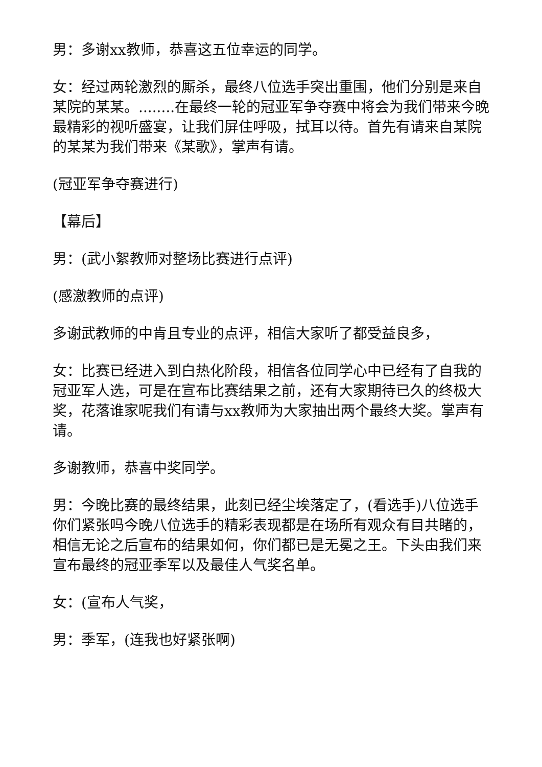男：多谢xx教师，恭喜这五位幸运的同学。
女：经过两轮激烈的厮杀，最终八位选手突出重围，他们分别是来自某院的某某。........在最终一轮的冠亚军争夺赛中将会为我们带来今晚最精彩的视听盛宴，让我们屏住呼吸，拭耳以待。首先有请来自某院的某某为我们带来《某歌》，掌声有请。
(冠亚军争夺赛进行)
【幕后】
男：(武小絮教师对整场比赛进行点评)
(感激教师的点评)
多谢武教师的中肯且专业的点评，相信大家听了都受益良多，
女：比赛已经进入到白热化阶段，相信各位同学心中已经有了自我的冠亚军人选，可是在宣布比赛结果之前，还有大家期待已久的终极大奖，花落谁家呢我们有请与xx教师为大家抽出两个最终大奖。掌声有请。
多谢教师，恭喜中奖同学。
男：今晚比赛的最终结果，此刻已经尘埃落定了，(看选手)八位选手你们紧张吗今晚八位选手的精彩表现都是在场所有观众有目共睹的，相信无论之后宣布的结果如何，你们都已是无冕之王。下头由我们来宣布最终的冠亚季军以及最佳人气奖名单。
女：(宣布人气奖，
男：季军，(连我也好紧张啊)